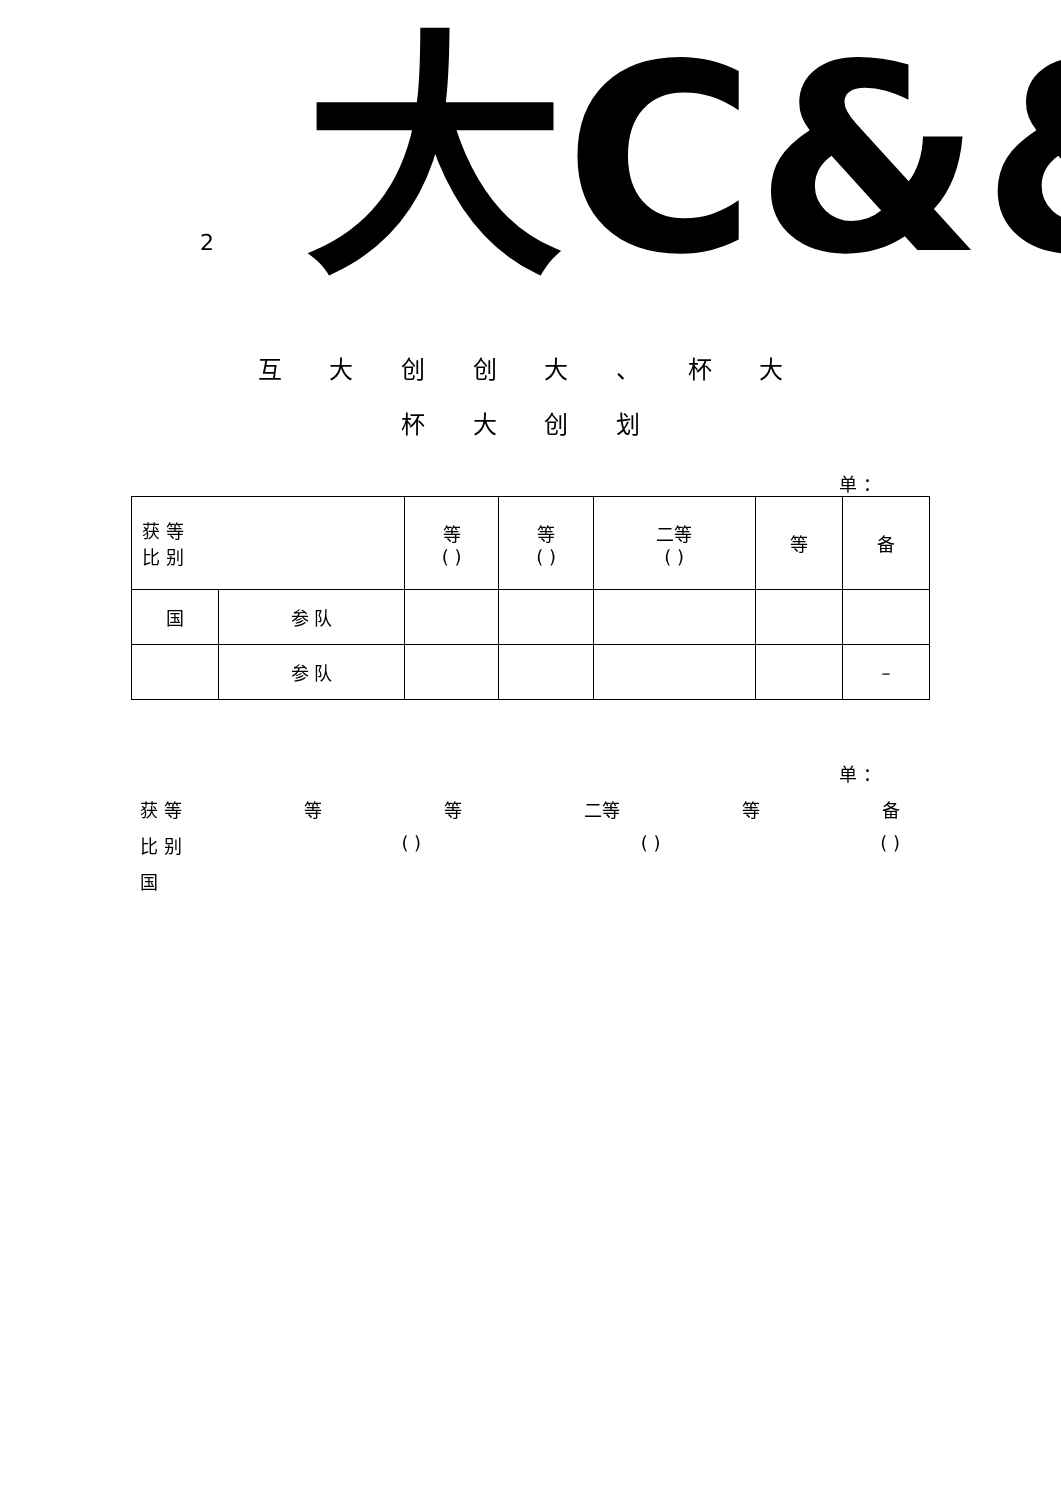2 大C&&&
互 大 创 创 大 、 杯 大
杯 大 创 划
单 ：
| 获 等 比 别 | | 等 ( ) | 等 ( ) | 二等 ( ) | 等 | 备 |
| 国 | 参 队 | | | | | |
| | 参 队 | | | | | – |
单 ：
获 等 等 等 二等 等 备
比 别 ( ) ( ) ( )
国